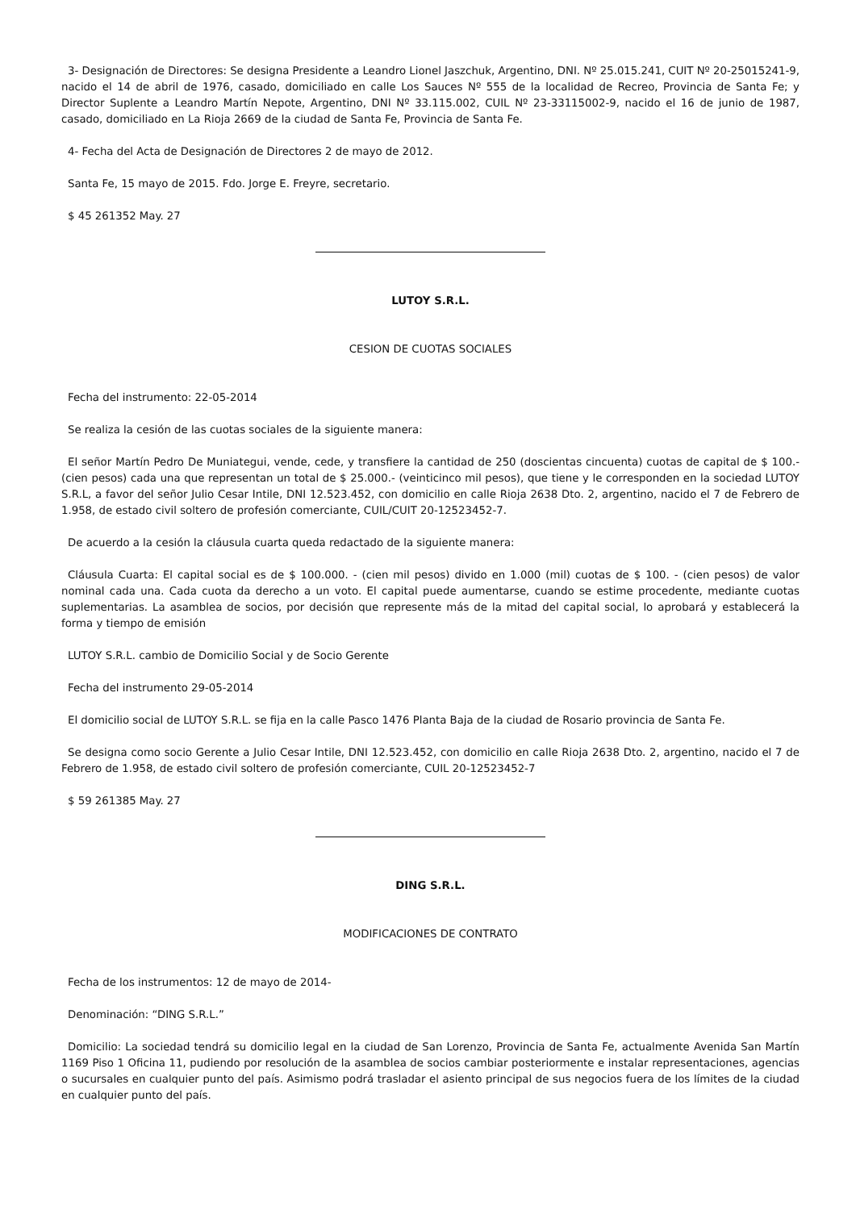3- Designación de Directores: Se designa Presidente a Leandro Lionel Jaszchuk, Argentino, DNI. Nº 25.015.241, CUIT Nº 20-25015241-9, nacido el 14 de abril de 1976, casado, domiciliado en calle Los Sauces Nº 555 de la localidad de Recreo, Provincia de Santa Fe; y Director Suplente a Leandro Martín Nepote, Argentino, DNI Nº 33.115.002, CUIL Nº 23-33115002-9, nacido el 16 de junio de 1987, casado, domiciliado en La Rioja 2669 de la ciudad de Santa Fe, Provincia de Santa Fe.
4- Fecha del Acta de Designación de Directores 2 de mayo de 2012.
Santa Fe, 15 mayo de 2015. Fdo. Jorge E. Freyre, secretario.
$ 45 261352 May. 27
LUTOY S.R.L.
CESION DE CUOTAS SOCIALES
Fecha del instrumento: 22-05-2014
Se realiza la cesión de las cuotas sociales de la siguiente manera:
El señor Martín Pedro De Muniategui, vende, cede, y transfiere la cantidad de 250 (doscientas cincuenta) cuotas de capital de $ 100.- (cien pesos) cada una que representan un total de $ 25.000.- (veinticinco mil pesos), que tiene y le corresponden en la sociedad LUTOY S.R.L, a favor del señor Julio Cesar Intile, DNI 12.523.452, con domicilio en calle Rioja 2638 Dto. 2, argentino, nacido el 7 de Febrero de 1.958, de estado civil soltero de profesión comerciante, CUIL/CUIT 20-12523452-7.
De acuerdo a la cesión la cláusula cuarta queda redactado de la siguiente manera:
Cláusula Cuarta: El capital social es de $ 100.000. - (cien mil pesos) divido en 1.000 (mil) cuotas de $ 100. - (cien pesos) de valor nominal cada una. Cada cuota da derecho a un voto. El capital puede aumentarse, cuando se estime procedente, mediante cuotas suplementarias. La asamblea de socios, por decisión que represente más de la mitad del capital social, lo aprobará y establecerá la forma y tiempo de emisión
LUTOY S.R.L. cambio de Domicilio Social y de Socio Gerente
Fecha del instrumento 29-05-2014
El domicilio social de LUTOY S.R.L. se fija en la calle Pasco 1476 Planta Baja de la ciudad de Rosario provincia de Santa Fe.
Se designa como socio Gerente a Julio Cesar Intile, DNI 12.523.452, con domicilio en calle Rioja 2638 Dto. 2, argentino, nacido el 7 de Febrero de 1.958, de estado civil soltero de profesión comerciante, CUIL 20-12523452-7
$ 59 261385 May. 27
DING S.R.L.
MODIFICACIONES DE CONTRATO
Fecha de los instrumentos: 12 de mayo de 2014-
Denominación: “DING S.R.L.”
Domicilio: La sociedad tendrá su domicilio legal en la ciudad de San Lorenzo, Provincia de Santa Fe, actualmente Avenida San Martín 1169 Piso 1 Oficina 11, pudiendo por resolución de la asamblea de socios cambiar posteriormente e instalar representaciones, agencias o sucursales en cualquier punto del país. Asimismo podrá trasladar el asiento principal de sus negocios fuera de los límites de la ciudad en cualquier punto del país.